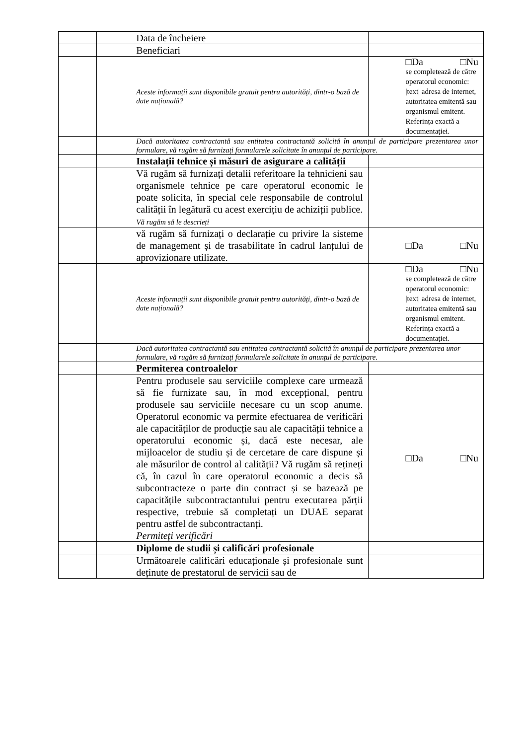| | | Data de încheiere | |
| | | Beneficiari | |
| | | Aceste informații sunt disponibile gratuit pentru autorități, dintr-o bază de date națională? | □Da □Nu se completează de către operatorul economic: /text/ adresa de internet, autoritatea emitentă sau organismul emitent. Referința exactă a documentației. |
| | | Dacă autoritatea contractantă sau entitatea contractantă solicită în anunțul de participare prezentarea unor formulare, vă rugăm să furnizați formularele solicitate în anunțul de participare. | |
| | | Instalații tehnice și măsuri de asigurare a calității | |
| | | Vă rugăm să furnizați detalii referitoare la tehnicieni sau organismele tehnice pe care operatorul economic le poate solicita, în special cele responsabile de controlul calității în legătură cu acest exercițiu de achiziții publice. Vă rugăm să le descrieți | |
| | | vă rugăm să furnizați o declarație cu privire la sisteme de management și de trasabilitate în cadrul lanțului de aprovizionare utilizate. | □Da □Nu |
| | | Aceste informații sunt disponibile gratuit pentru autorități, dintr-o bază de date națională? | □Da □Nu se completează de către operatorul economic: /text/ adresa de internet, autoritatea emitentă sau organismul emitent. Referința exactă a documentației. |
| | | Dacă autoritatea contractantă sau entitatea contractantă solicită în anunțul de participare prezentarea unor formulare, vă rugăm să furnizați formularele solicitate în anunțul de participare. | |
| | | Permiterea controalelor | |
| | | Pentru produsele sau serviciile complexe care urmează să fie furnizate sau, în mod excepțional, pentru produsele sau serviciile necesare cu un scop anume. Operatorul economic va permite efectuarea de verificări ale capacităților de producție sau ale capacității tehnice a operatorului economic și, dacă este necesar, ale mijloacelor de studiu și de cercetare de care dispune și ale măsurilor de control al calității? Vă rugăm să rețineți că, în cazul în care operatorul economic a decis să subcontracteze o parte din contract și se bazează pe capacitățile subcontractantului pentru executarea părții respective, trebuie să completați un DUAE separat pentru astfel de subcontractanți. Permiteți verificări | □Da □Nu |
| | | Diplome de studii și calificări profesionale | |
| | | Următoarele calificări educaționale și profesionale sunt deținute de prestatorul de servicii sau de | |